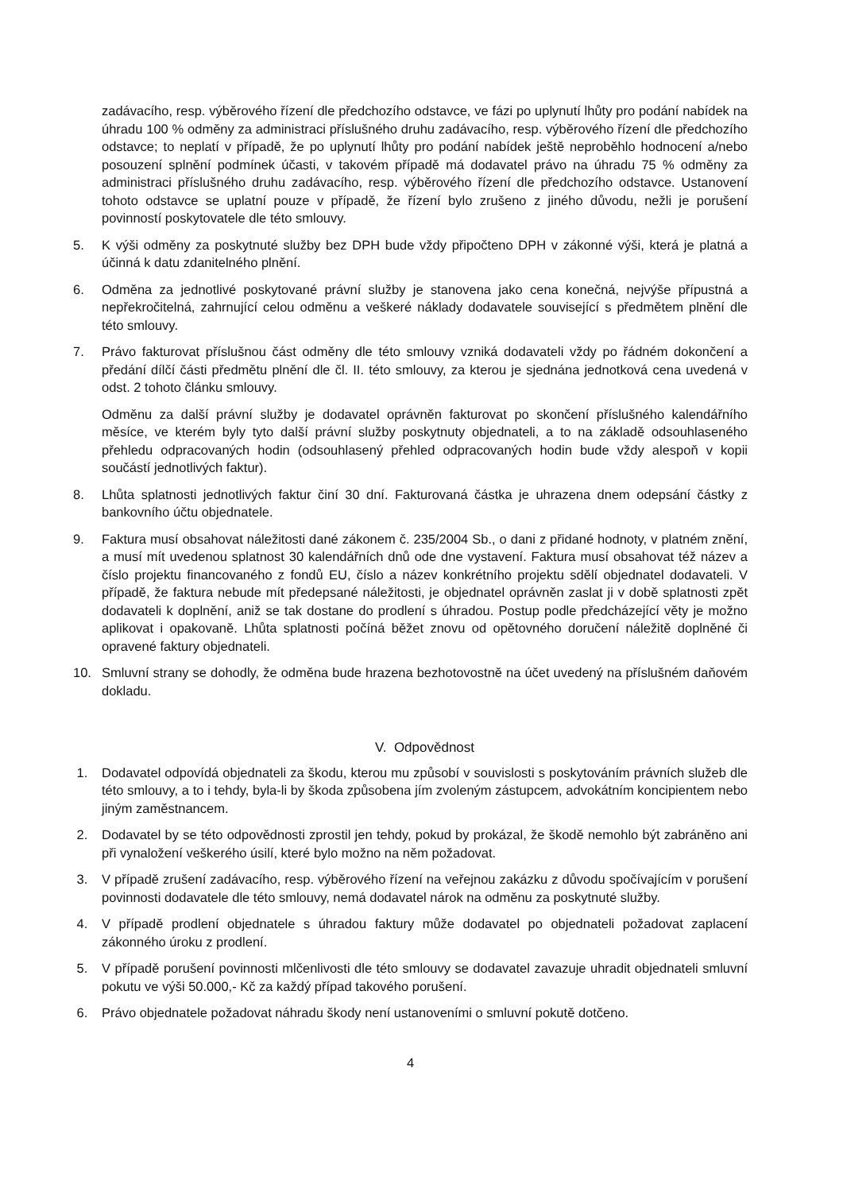zadávacího, resp. výběrového řízení dle předchozího odstavce, ve fázi po uplynutí lhůty pro podání nabídek na úhradu 100 % odměny za administraci příslušného druhu zadávacího, resp. výběrového řízení dle předchozího odstavce; to neplatí v případě, že po uplynutí lhůty pro podání nabídek ještě neproběhlo hodnocení a/nebo posouzení splnění podmínek účasti, v takovém případě má dodavatel právo na úhradu 75 % odměny za administraci příslušného druhu zadávacího, resp. výběrového řízení dle předchozího odstavce. Ustanovení tohoto odstavce se uplatní pouze v případě, že řízení bylo zrušeno z jiného důvodu, nežli je porušení povinností poskytovatele dle této smlouvy.
5. K výši odměny za poskytnuté služby bez DPH bude vždy připočteno DPH v zákonné výši, která je platná a účinná k datu zdanitelného plnění.
6. Odměna za jednotlivé poskytované právní služby je stanovena jako cena konečná, nejvýše přípustná a nepřekročitelná, zahrnující celou odměnu a veškeré náklady dodavatele související s předmětem plnění dle této smlouvy.
7. Právo fakturovat příslušnou část odměny dle této smlouvy vzniká dodavateli vždy po řádném dokončení a předání dílčí části předmětu plnění dle čl. II. této smlouvy, za kterou je sjednána jednotková cena uvedená v odst. 2 tohoto článku smlouvy.
Odměnu za další právní služby je dodavatel oprávněn fakturovat po skončení příslušného kalendářního měsíce, ve kterém byly tyto další právní služby poskytnuty objednateli, a to na základě odsouhlaseného přehledu odpracovaných hodin (odsouhlasený přehled odpracovaných hodin bude vždy alespoň v kopii součástí jednotlivých faktur).
8. Lhůta splatnosti jednotlivých faktur činí 30 dní. Fakturovaná částka je uhrazena dnem odepsání částky z bankovního účtu objednatele.
9. Faktura musí obsahovat náležitosti dané zákonem č. 235/2004 Sb., o dani z přidané hodnoty, v platném znění, a musí mít uvedenou splatnost 30 kalendářních dnů ode dne vystavení. Faktura musí obsahovat též název a číslo projektu financovaného z fondů EU, číslo a název konkrétního projektu sdělí objednatel dodavateli. V případě, že faktura nebude mít předepsané náležitosti, je objednatel oprávněn zaslat ji v době splatnosti zpět dodavateli k doplnění, aniž se tak dostane do prodlení s úhradou. Postup podle předcházející věty je možno aplikovat i opakovaně. Lhůta splatnosti počíná běžet znovu od opětovného doručení náležitě doplněné či opravené faktury objednateli.
10. Smluvní strany se dohodly, že odměna bude hrazena bezhotovostně na účet uvedený na příslušném daňovém dokladu.
V. Odpovědnost
1. Dodavatel odpovídá objednateli za škodu, kterou mu způsobí v souvislosti s poskytováním právních služeb dle této smlouvy, a to i tehdy, byla-li by škoda způsobena jím zvoleným zástupcem, advokátním koncipientem nebo jiným zaměstnancem.
2. Dodavatel by se této odpovědnosti zprostil jen tehdy, pokud by prokázal, že škodě nemohlo být zabráněno ani při vynaložení veškerého úsilí, které bylo možno na něm požadovat.
3. V případě zrušení zadávacího, resp. výběrového řízení na veřejnou zakázku z důvodu spočívajícím v porušení povinnosti dodavatele dle této smlouvy, nemá dodavatel nárok na odměnu za poskytnuté služby.
4. V případě prodlení objednatele s úhradou faktury může dodavatel po objednateli požadovat zaplacení zákonného úroku z prodlení.
5. V případě porušení povinnosti mlčenlivosti dle této smlouvy se dodavatel zavazuje uhradit objednateli smluvní pokutu ve výši 50.000,- Kč za každý případ takového porušení.
6. Právo objednatele požadovat náhradu škody není ustanoveními o smluvní pokutě dotčeno.
4